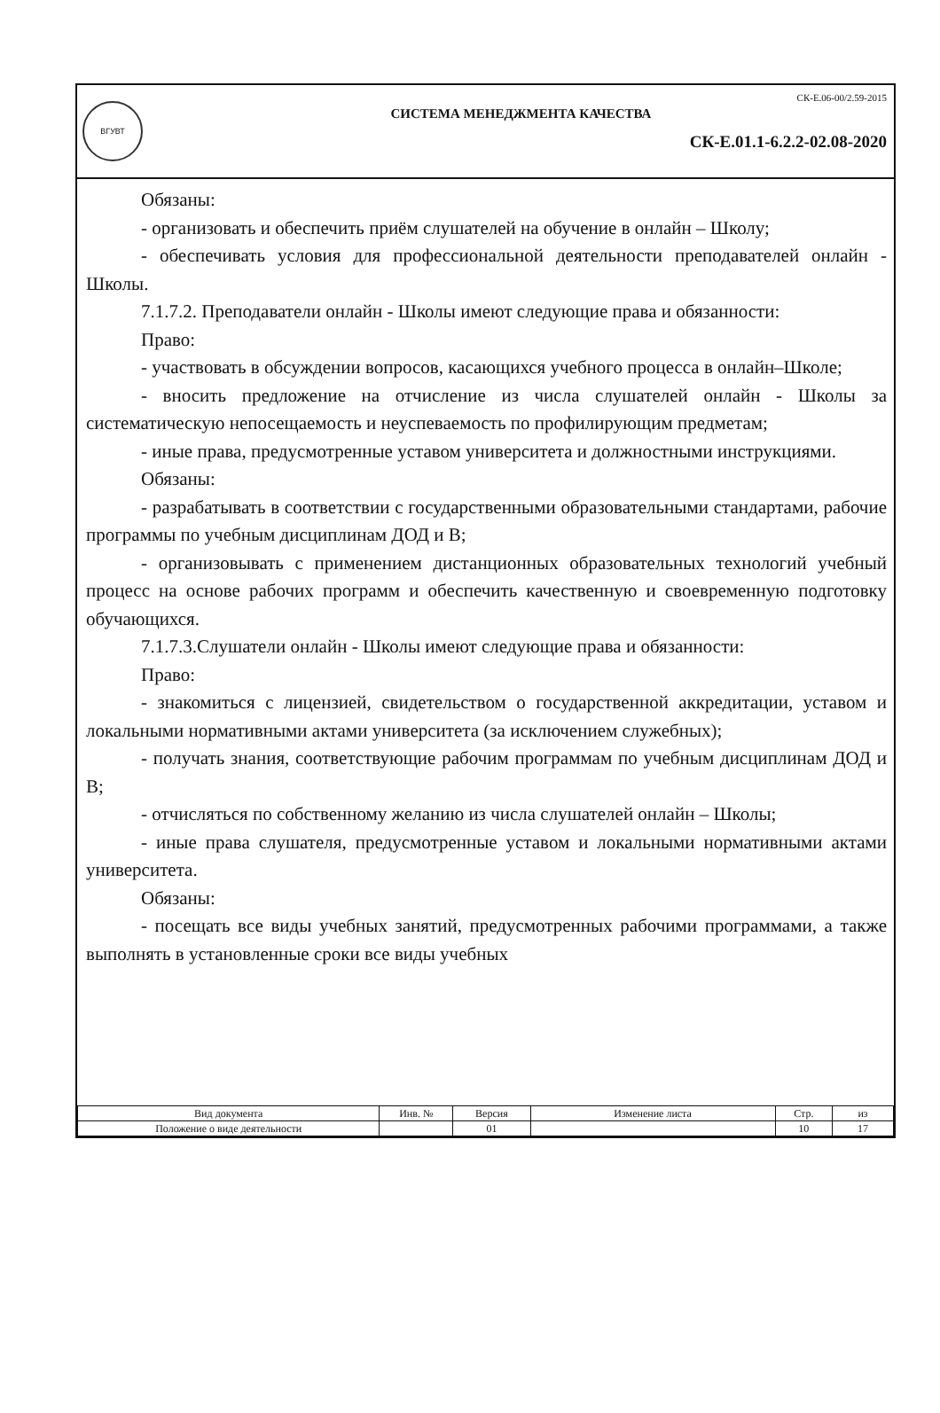ВГУВТ
СК-Е.06-00/2.59-2015
СИСТЕМА МЕНЕДЖМЕНТА КАЧЕСТВА
СК-Е.01.1-6.2.2-02.08-2020
Обязаны:
- организовать и обеспечить приём слушателей на обучение в онлайн – Школу;
- обеспечивать условия для профессиональной деятельности преподавателей онлайн - Школы.
7.1.7.2. Преподаватели онлайн - Школы имеют следующие права и обязанности:
Право:
- участвовать в обсуждении вопросов, касающихся учебного процесса в онлайн–Школе;
- вносить предложение на отчисление из числа слушателей онлайн - Школы за систематическую непосещаемость и неуспеваемость по профилирующим предметам;
- иные права, предусмотренные уставом университета и должностными инструкциями.
Обязаны:
- разрабатывать в соответствии с государственными образовательными стандартами, рабочие программы по учебным дисциплинам ДОД и В;
- организовывать с применением дистанционных образовательных технологий учебный процесс на основе рабочих программ и обеспечить качественную и своевременную подготовку обучающихся.
7.1.7.3.Слушатели онлайн - Школы имеют следующие права и обязанности:
Право:
- знакомиться с лицензией, свидетельством о государственной аккредитации, уставом и локальными нормативными актами университета (за исключением служебных);
- получать знания, соответствующие рабочим программам по учебным дисциплинам ДОД и В;
- отчисляться по собственному желанию из числа слушателей онлайн – Школы;
- иные права слушателя, предусмотренные уставом и локальными нормативными актами университета.
Обязаны:
- посещать все виды учебных занятий, предусмотренных рабочими программами, а также выполнять в установленные сроки все виды учебных
| Вид документа | Инв. № | Версия | Изменение листа | Стр. | из |
| --- | --- | --- | --- | --- | --- |
| Положение о виде деятельности | | 01 | | 10 | 17 |